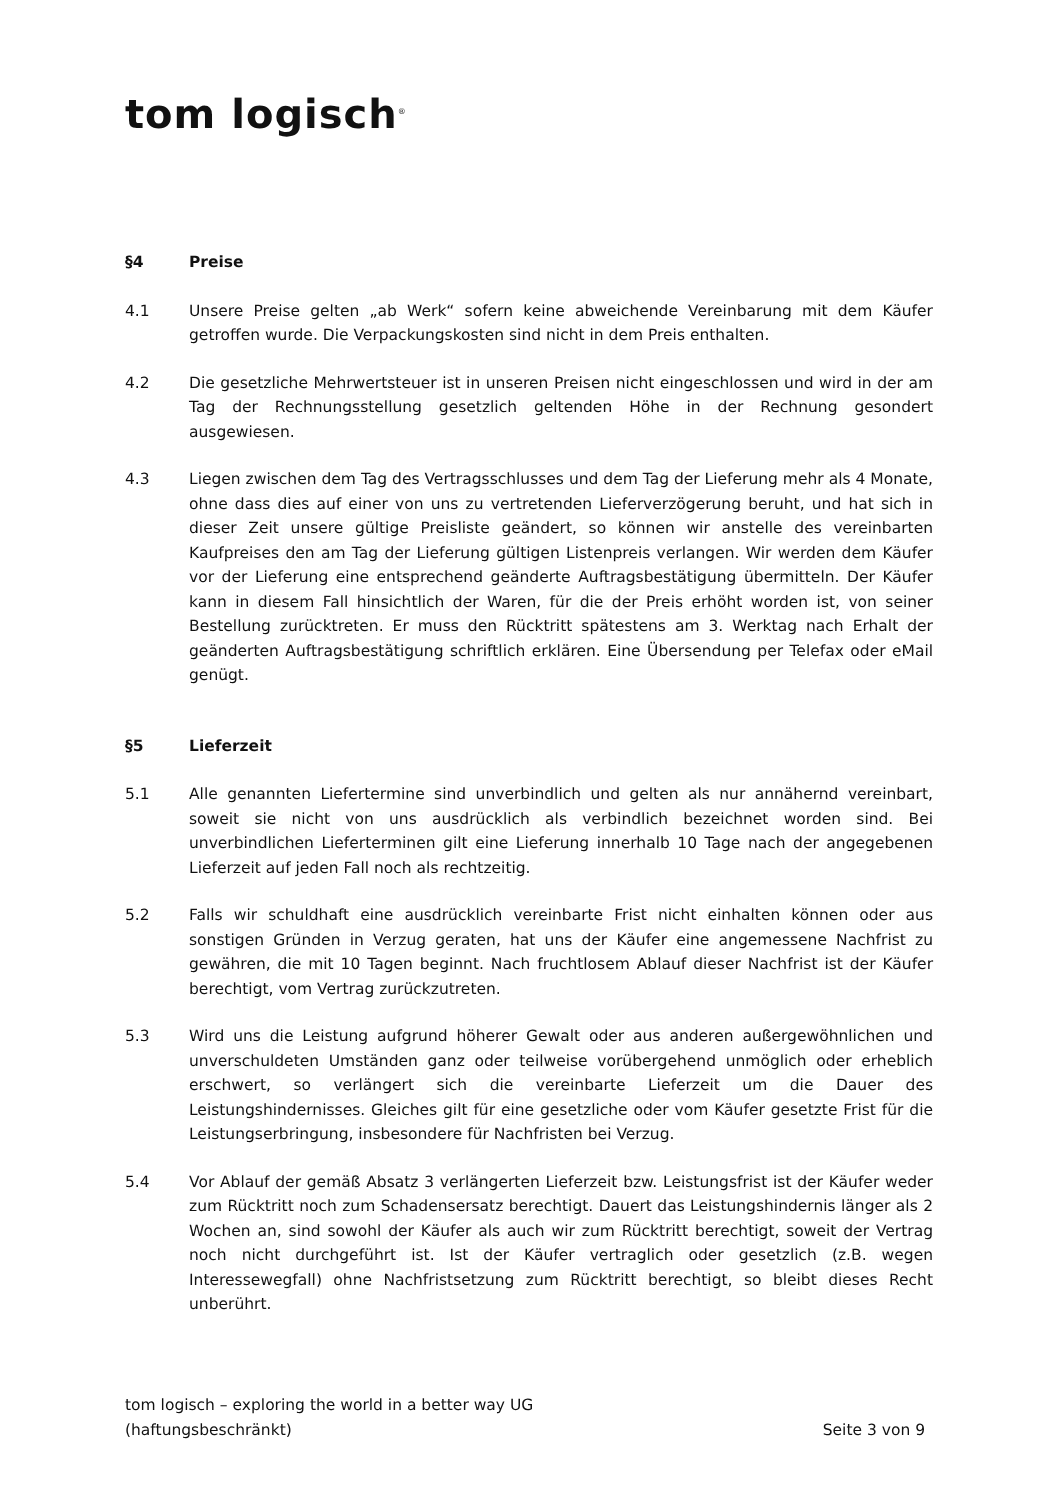tom logisch<sup>®</sup>
§4 Preise
4.1 Unsere Preise gelten „ab Werk“ sofern keine abweichende Vereinbarung mit dem Käufer getroffen wurde. Die Verpackungskosten sind nicht in dem Preis enthalten.
4.2 Die gesetzliche Mehrwertsteuer ist in unseren Preisen nicht eingeschlossen und wird in der am Tag der Rechnungsstellung gesetzlich geltenden Höhe in der Rechnung gesondert ausgewiesen.
4.3 Liegen zwischen dem Tag des Vertragsschlusses und dem Tag der Lieferung mehr als 4 Monate, ohne dass dies auf einer von uns zu vertretenden Lieferverzögerung beruht, und hat sich in dieser Zeit unsere gültige Preisliste geändert, so können wir anstelle des vereinbarten Kaufpreises den am Tag der Lieferung gültigen Listenpreis verlangen. Wir werden dem Käufer vor der Lieferung eine entsprechend geänderte Auftragsbestätigung übermitteln. Der Käufer kann in diesem Fall hinsichtlich der Waren, für die der Preis erhöht worden ist, von seiner Bestellung zurücktreten. Er muss den Rücktritt spätestens am 3. Werktag nach Erhalt der geänderten Auftragsbestätigung schriftlich erklären. Eine Übersendung per Telefax oder eMail genügt.
§5 Lieferzeit
5.1 Alle genannten Liefertermine sind unverbindlich und gelten als nur annähernd vereinbart, soweit sie nicht von uns ausdrücklich als verbindlich bezeichnet worden sind. Bei unverbindlichen Lieferterminen gilt eine Lieferung innerhalb 10 Tage nach der angegebenen Lieferzeit auf jeden Fall noch als rechtzeitig.
5.2 Falls wir schuldhaft eine ausdrücklich vereinbarte Frist nicht einhalten können oder aus sonstigen Gründen in Verzug geraten, hat uns der Käufer eine angemessene Nachfrist zu gewähren, die mit 10 Tagen beginnt. Nach fruchtlosem Ablauf dieser Nachfrist ist der Käufer berechtigt, vom Vertrag zurückzutreten.
5.3 Wird uns die Leistung aufgrund höherer Gewalt oder aus anderen außergewöhnlichen und unverschuldeten Umständen ganz oder teilweise vorübergehend unmöglich oder erheblich erschwert, so verlängert sich die vereinbarte Lieferzeit um die Dauer des Leistungshindernisses. Gleiches gilt für eine gesetzliche oder vom Käufer gesetzte Frist für die Leistungserbringung, insbesondere für Nachfristen bei Verzug.
5.4 Vor Ablauf der gemäß Absatz 3 verlängerten Lieferzeit bzw. Leistungsfrist ist der Käufer weder zum Rücktritt noch zum Schadensersatz berechtigt. Dauert das Leistungshindernis länger als 2 Wochen an, sind sowohl der Käufer als auch wir zum Rücktritt berechtigt, soweit der Vertrag noch nicht durchgeführt ist. Ist der Käufer vertraglich oder gesetzlich (z.B. wegen Interessewegfall) ohne Nachfristsetzung zum Rücktritt berechtigt, so bleibt dieses Recht unberührt.
tom logisch – exploring the world in a better way UG
(haftungsbeschränkt) Seite 3 von 9